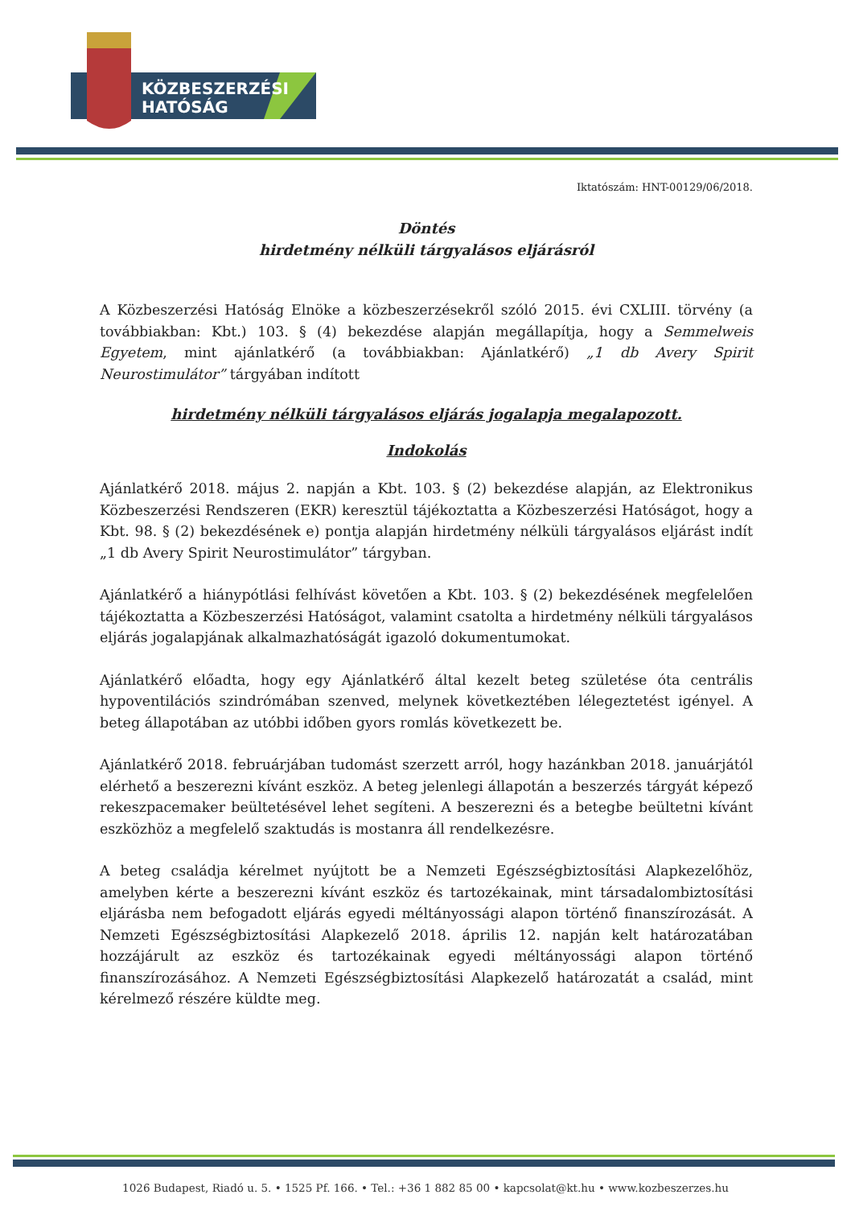KÖZBESZERZÉSI
HATÓSÁG
Iktatószám: HNT-00129/06/2018.
Döntés
hirdetmény nélküli tárgyalásos eljárásról
A Közbeszerzési Hatóság Elnöke a közbeszerzésekről szóló 2015. évi CXLIII. törvény (a továbbiakban: Kbt.) 103. § (4) bekezdése alapján megállapítja, hogy a Semmelweis Egyetem, mint ajánlatkérő (a továbbiakban: Ajánlatkérő) „1 db Avery Spirit Neurostimulátor” tárgyában indított
hirdetmény nélküli tárgyalásos eljárás jogalapja megalapozott.
Indokolás
Ajánlatkérő 2018. május 2. napján a Kbt. 103. § (2) bekezdése alapján, az Elektronikus Közbeszerzési Rendszeren (EKR) keresztül tájékoztatta a Közbeszerzési Hatóságot, hogy a Kbt. 98. § (2) bekezdésének e) pontja alapján hirdetmény nélküli tárgyalásos eljárást indít „1 db Avery Spirit Neurostimulátor” tárgyban.
Ajánlatkérő a hiánypótlási felhívást követően a Kbt. 103. § (2) bekezdésének megfelelően tájékoztatta a Közbeszerzési Hatóságot, valamint csatolta a hirdetmény nélküli tárgyalásos eljárás jogalapjának alkalmazhatóságát igazoló dokumentumokat.
Ajánlatkérő előadta, hogy egy Ajánlatkérő által kezelt beteg születése óta centrális hypoventilációs szindrómában szenved, melynek következtében lélegeztetést igényel. A beteg állapotában az utóbbi időben gyors romlás következett be.
Ajánlatkérő 2018. februárjában tudomást szerzett arról, hogy hazánkban 2018. januárjától elérhető a beszerezni kívánt eszköz. A beteg jelenlegi állapotán a beszerzés tárgyát képező rekeszpacemaker beültetésével lehet segíteni. A beszerezni és a betegbe beültetni kívánt eszközhöz a megfelelő szaktudás is mostanra áll rendelkezésre.
A beteg családja kérelmet nyújtott be a Nemzeti Egészségbiztosítási Alapkezelőhöz, amelyben kérte a beszerezni kívánt eszköz és tartozékainak, mint társadalombiztosítási eljárásba nem befogadott eljárás egyedi méltányossági alapon történő finanszírozását. A Nemzeti Egészségbiztosítási Alapkezelő 2018. április 12. napján kelt határozatában hozzájárult az eszköz és tartozékainak egyedi méltányossági alapon történő finanszírozásához. A Nemzeti Egészségbiztosítási Alapkezelő határozatát a család, mint kérelmező részére küldte meg.
1026 Budapest, Riadó u. 5. • 1525 Pf. 166. • Tel.: +36 1 882 85 00 • kapcsolat@kt.hu • www.kozbeszerzes.hu